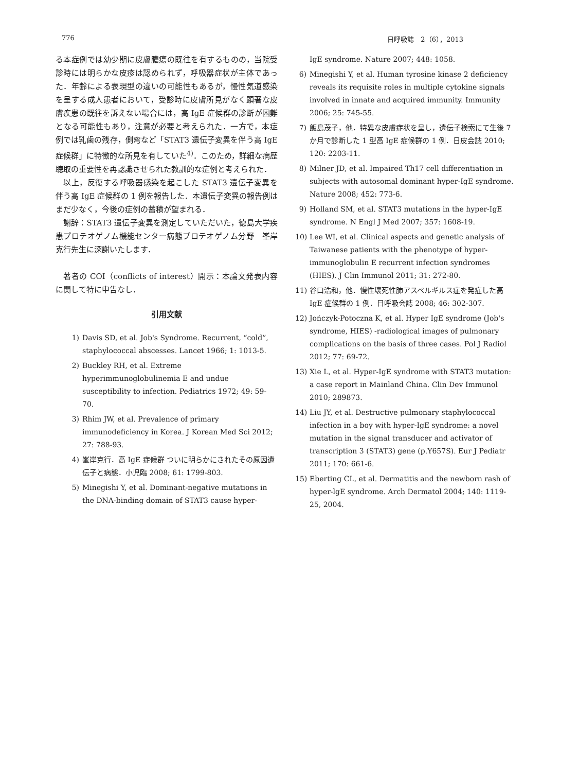776 日呼吸誌　2（6），2013
る本症例では幼少期に皮膚膿瘍の既往を有するものの，当院受診時には明らかな皮疹は認められず，呼吸器症状が主体であった．年齢による表現型の違いの可能性もあるが，慢性気道感染を呈する成人患者において，受診時に皮膚所見がなく顕著な皮膚疾患の既往を訴えない場合には，高 IgE 症候群の診断が困難となる可能性もあり，注意が必要と考えられた．一方で，本症例では乳歯の残存，側弯など「STAT3 遺伝子変異を伴う高 IgE 症候群」に特徴的な所見を有していた<sup>4)</sup>．このため，詳細な病歴聴取の重要性を再認識させられた教訓的な症例と考えられた．
以上，反復する呼吸器感染を起こした STAT3 遺伝子変異を伴う高 IgE 症候群の 1 例を報告した．本遺伝子変異の報告例はまだ少なく，今後の症例の蓄積が望まれる．
謝辞：STAT3 遺伝子変異を測定していただいた，徳島大学疾患プロテオゲノム機能センター病態プロテオゲノム分野　峯岸克行先生に深謝いたします．
著者の COI（conflicts of interest）開示：本論文発表内容に関して特に申告なし．
引用文献
1) Davis SD, et al. Job's Syndrome. Recurrent, “cold”, staphylococcal abscesses. Lancet 1966; 1: 1013-5.
2) Buckley RH, et al. Extreme hyperimmunoglobulinemia E and undue susceptibility to infection. Pediatrics 1972; 49: 59-70.
3) Rhim JW, et al. Prevalence of primary immunodeficiency in Korea. J Korean Med Sci 2012; 27: 788-93.
4) 峯岸克行．高 IgE 症候群 ついに明らかにされたその原因遺伝子と病態．小児臨 2008; 61: 1799-803.
5) Minegishi Y, et al. Dominant-negative mutations in the DNA-binding domain of STAT3 cause hyper-
IgE syndrome. Nature 2007; 448: 1058.
6) Minegishi Y, et al. Human tyrosine kinase 2 deficiency reveals its requisite roles in multiple cytokine signals involved in innate and acquired immunity. Immunity 2006; 25: 745-55.
7) 飯島茂子，他．特異な皮膚症状を呈し，遺伝子検索にて生後 7 か月で診断した 1 型高 IgE 症候群の 1 例．日皮会誌 2010; 120: 2203-11.
8) Milner JD, et al. Impaired Th17 cell differentiation in subjects with autosomal dominant hyper-IgE syndrome. Nature 2008; 452: 773-6.
9) Holland SM, et al. STAT3 mutations in the hyper-IgE syndrome. N Engl J Med 2007; 357: 1608-19.
10) Lee WI, et al. Clinical aspects and genetic analysis of Taiwanese patients with the phenotype of hyper-immunoglobulin E recurrent infection syndromes (HIES). J Clin Immunol 2011; 31: 272-80.
11) 谷口浩和，他．慢性壊死性肺アスペルギルス症を発症した高 IgE 症候群の 1 例．日呼吸会誌 2008; 46: 302-307.
12) Jończyk-Potoczna K, et al. Hyper IgE syndrome (Job's syndrome, HIES) -radiological images of pulmonary complications on the basis of three cases. Pol J Radiol 2012; 77: 69-72.
13) Xie L, et al. Hyper-IgE syndrome with STAT3 mutation: a case report in Mainland China. Clin Dev Immunol 2010; 289873.
14) Liu JY, et al. Destructive pulmonary staphylococcal infection in a boy with hyper-IgE syndrome: a novel mutation in the signal transducer and activator of transcription 3 (STAT3) gene (p.Y657S). Eur J Pediatr 2011; 170: 661-6.
15) Eberting CL, et al. Dermatitis and the newborn rash of hyper-lgE syndrome. Arch Dermatol 2004; 140: 1119-25, 2004.